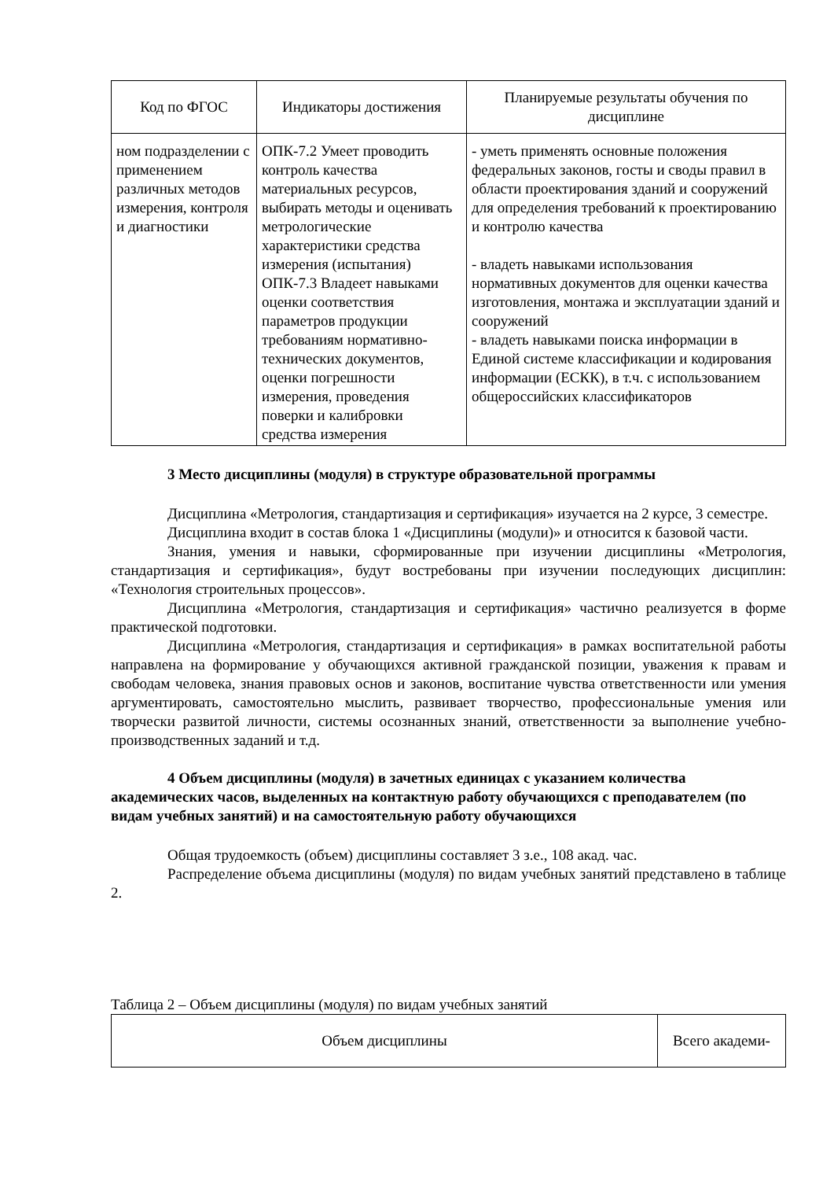| Код по ФГОС | Индикаторы достижения | Планируемые результаты обучения по дисциплине |
| --- | --- | --- |
| ном подразделении с применением различных методов измерения, контроля и диагностики | ОПК-7.2 Умеет проводить контроль качества материальных ресурсов, выбирать методы и оценивать метрологические характеристики средства измерения (испытания) ОПК-7.3 Владеет навыками оценки соответствия параметров продукции требованиям нормативно-технических документов, оценки погрешности измерения, проведения поверки и калибровки средства измерения | - уметь применять основные положения федеральных законов, госты и своды правил в области проектирования зданий и сооружений для определения требований к проектированию и контролю качества - владеть навыками использования нормативных документов для оценки качества изготовления, монтажа и эксплуатации зданий и сооружений - владеть навыками поиска информации в Единой системе классификации и кодирования информации (ЕСКК), в т.ч. с использованием общероссийских классификаторов |
3 Место дисциплины (модуля) в структуре образовательной программы
Дисциплина «Метрология, стандартизация и сертификация» изучается на 2 курсе, 3 семестре.
Дисциплина входит в состав блока 1 «Дисциплины (модули)» и относится к базовой части.
Знания, умения и навыки, сформированные при изучении дисциплины «Метрология, стандартизация и сертификация», будут востребованы при изучении последующих дисциплин: «Технология строительных процессов».
Дисциплина «Метрология, стандартизация и сертификация» частично реализуется в форме практической подготовки.
Дисциплина «Метрология, стандартизация и сертификация» в рамках воспитательной работы направлена на формирование у обучающихся активной гражданской позиции, уважения к правам и свободам человека, знания правовых основ и законов, воспитание чувства ответственности или умения аргументировать, самостоятельно мыслить, развивает творчество, профессиональные умения или творчески развитой личности, системы осознанных знаний, ответственности за выполнение учебно-производственных заданий и т.д.
4 Объем дисциплины (модуля) в зачетных единицах с указанием количества академических часов, выделенных на контактную работу обучающихся с преподавателем (по видам учебных занятий) и на самостоятельную работу обучающихся
Общая трудоемкость (объем) дисциплины составляет 3 з.е., 108 акад. час.
Распределение объема дисциплины (модуля) по видам учебных занятий представлено в таблице 2.
Таблица 2 – Объем дисциплины (модуля) по видам учебных занятий
| Объем дисциплины | Всего академи- |
| --- | --- |